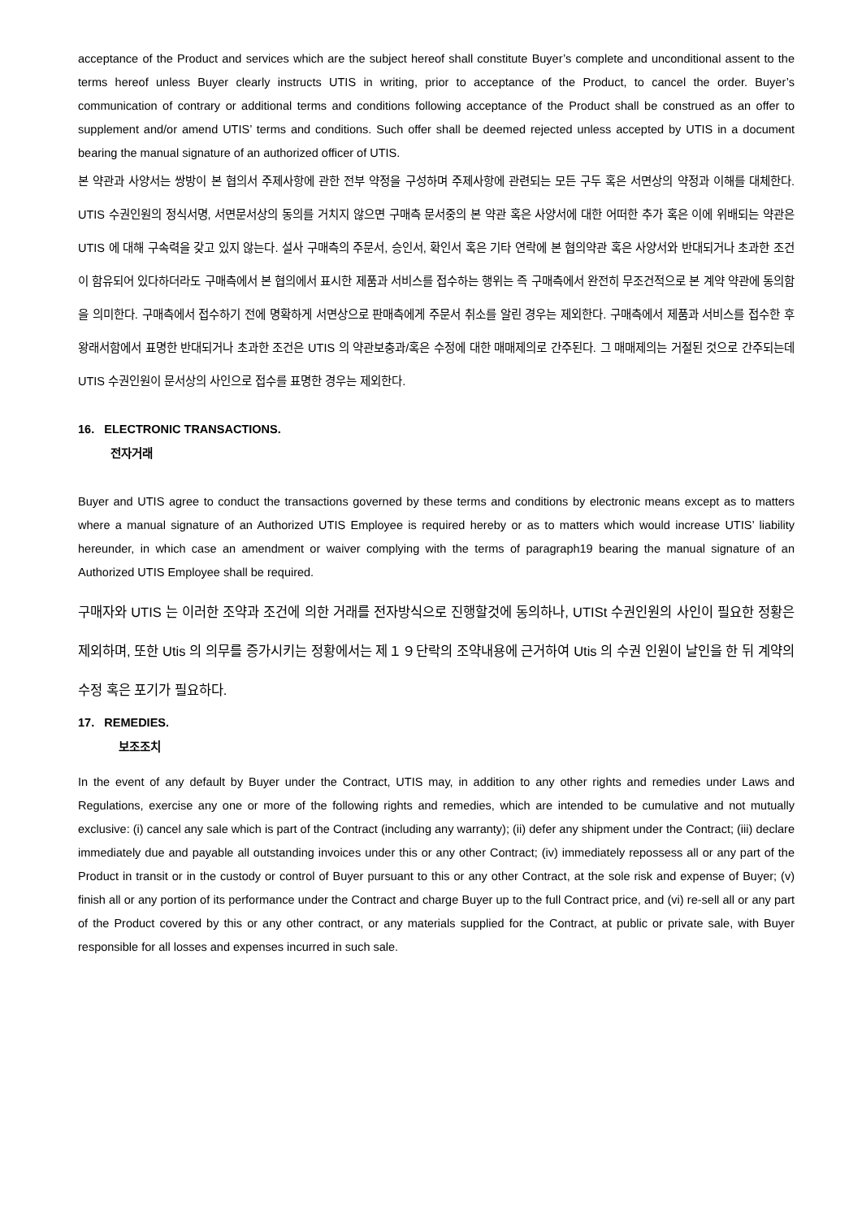acceptance of the Product and services which are the subject hereof shall constitute Buyer’s complete and unconditional assent to the terms hereof unless Buyer clearly instructs UTIS in writing, prior to acceptance of the Product, to cancel the order. Buyer’s communication of contrary or additional terms and conditions following acceptance of the Product shall be construed as an offer to supplement and/or amend UTIS’ terms and conditions. Such offer shall be deemed rejected unless accepted by UTIS in a document bearing the manual signature of an authorized officer of UTIS.
본 약관과 사양서는 쌍방이 본 협의서 주제사항에 관한 전부 약정을 구성하며 주제사항에 관련되는 모든 구두 혹은 서면상의 약정과 이해를 대체한다. UTIS 수권인원의 정식서명, 서면문서상의 동의를 거치지 않으면 구매측 문서중의 본 약관 혹은 사양서에 대한 어떠한 추가 혹은 이에 위배되는 약관은 UTIS 에 대해 구속력을 갖고 있지 않는다. 설사 구매측의 주문서, 승인서, 확인서 혹은 기타 연락에 본 협의약관 혹은 사양서와 반대되거나 초과한 조건이 함유되어 있다하더라도 구매측에서 본 협의에서 표시한 제품과 서비스를 접수하는 행위는 즉 구매측에서 완전히 무조건적으로 본 계약 약관에 동의함을 의미한다. 구매측에서 접수하기 전에 명확하게 서면상으로 판매측에게 주문서 취소를 알린 경우는 제외한다. 구매측에서 제품과 서비스를 접수한 후 왕래서함에서 표명한 반대되거나 초과한 조건은 UTIS 의 약관보충과/혹은 수정에 대한 매매제의로 간주된다. 그 매매제의는 거절된 것으로 간주되는데 UTIS 수권인원이 문서상의 사인으로 접수를 표명한 경우는 제외한다.
16. ELECTRONIC TRANSACTIONS.
전자거래
Buyer and UTIS agree to conduct the transactions governed by these terms and conditions by electronic means except as to matters where a manual signature of an Authorized UTIS Employee is required hereby or as to matters which would increase UTIS’ liability hereunder, in which case an amendment or waiver complying with the terms of paragraph19 bearing the manual signature of an Authorized UTIS Employee shall be required.
구매자와 UTIS 는 이러한 조약과 조건에 의한 거래를 전자방식으로 진행할것에 동의하나, UTISt 수권인원의 사인이 필요한 정황은 제외하며, 또한 Utis 의 의무를 증가시키는 정황에서는 제１９단락의 조약내용에 근거하여 Utis 의 수권 인원이 날인을 한 뒤 계약의 수정 혹은 포기가 필요하다.
17. REMEDIES.
보조조치
In the event of any default by Buyer under the Contract, UTIS may, in addition to any other rights and remedies under Laws and Regulations, exercise any one or more of the following rights and remedies, which are intended to be cumulative and not mutually exclusive: (i) cancel any sale which is part of the Contract (including any warranty); (ii) defer any shipment under the Contract; (iii) declare immediately due and payable all outstanding invoices under this or any other Contract; (iv) immediately repossess all or any part of the Product in transit or in the custody or control of Buyer pursuant to this or any other Contract, at the sole risk and expense of Buyer; (v) finish all or any portion of its performance under the Contract and charge Buyer up to the full Contract price, and (vi) re-sell all or any part of the Product covered by this or any other contract, or any materials supplied for the Contract, at public or private sale, with Buyer responsible for all losses and expenses incurred in such sale.